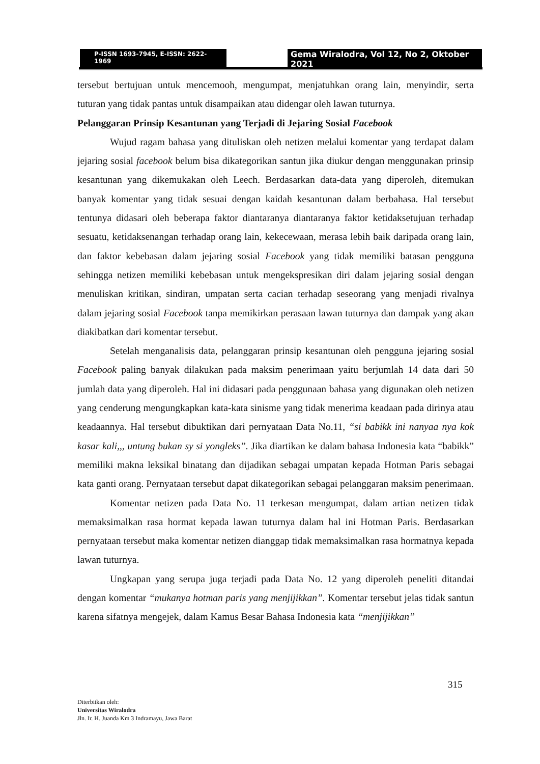P-ISSN 1693-7945, E-ISSN: 2622-1969
Gema Wiralodra, Vol 12, No 2, Oktober 2021
tersebut bertujuan untuk mencemooh, mengumpat, menjatuhkan orang lain, menyindir, serta tuturan yang tidak pantas untuk disampaikan atau didengar oleh lawan tuturnya.
Pelanggaran Prinsip Kesantunan yang Terjadi di Jejaring Sosial Facebook
Wujud ragam bahasa yang dituliskan oleh netizen melalui komentar yang terdapat dalam jejaring sosial facebook belum bisa dikategorikan santun jika diukur dengan menggunakan prinsip kesantunan yang dikemukakan oleh Leech. Berdasarkan data-data yang diperoleh, ditemukan banyak komentar yang tidak sesuai dengan kaidah kesantunan dalam berbahasa. Hal tersebut tentunya didasari oleh beberapa faktor diantaranya diantaranya faktor ketidaksetujuan terhadap sesuatu, ketidaksenangan terhadap orang lain, kekecewaan, merasa lebih baik daripada orang lain, dan faktor kebebasan dalam jejaring sosial Facebook yang tidak memiliki batasan pengguna sehingga netizen memiliki kebebasan untuk mengekspresikan diri dalam jejaring sosial dengan menuliskan kritikan, sindiran, umpatan serta cacian terhadap seseorang yang menjadi rivalnya dalam jejaring sosial Facebook tanpa memikirkan perasaan lawan tuturnya dan dampak yang akan diakibatkan dari komentar tersebut.
Setelah menganalisis data, pelanggaran prinsip kesantunan oleh pengguna jejaring sosial Facebook paling banyak dilakukan pada maksim penerimaan yaitu berjumlah 14 data dari 50 jumlah data yang diperoleh. Hal ini didasari pada penggunaan bahasa yang digunakan oleh netizen yang cenderung mengungkapkan kata-kata sinisme yang tidak menerima keadaan pada dirinya atau keadaannya. Hal tersebut dibuktikan dari pernyataan Data No.11, “si babikk ini nanyaa nya kok kasar kali,,, untung bukan sy si yongleks”. Jika diartikan ke dalam bahasa Indonesia kata “babikk” memiliki makna leksikal binatang dan dijadikan sebagai umpatan kepada Hotman Paris sebagai kata ganti orang. Pernyataan tersebut dapat dikategorikan sebagai pelanggaran maksim penerimaan.
Komentar netizen pada Data No. 11 terkesan mengumpat, dalam artian netizen tidak memaksimalkan rasa hormat kepada lawan tuturnya dalam hal ini Hotman Paris. Berdasarkan pernyataan tersebut maka komentar netizen dianggap tidak memaksimalkan rasa hormatnya kepada lawan tuturnya.
Ungkapan yang serupa juga terjadi pada Data No. 12 yang diperoleh peneliti ditandai dengan komentar “mukanya hotman paris yang menjijikkan”. Komentar tersebut jelas tidak santun karena sifatnya mengejek, dalam Kamus Besar Bahasa Indonesia kata “menjijikkan”
315
Diterbitkan oleh:
Universitas Wiralodra
Jln. Ir. H. Juanda Km 3 Indramayu, Jawa Barat